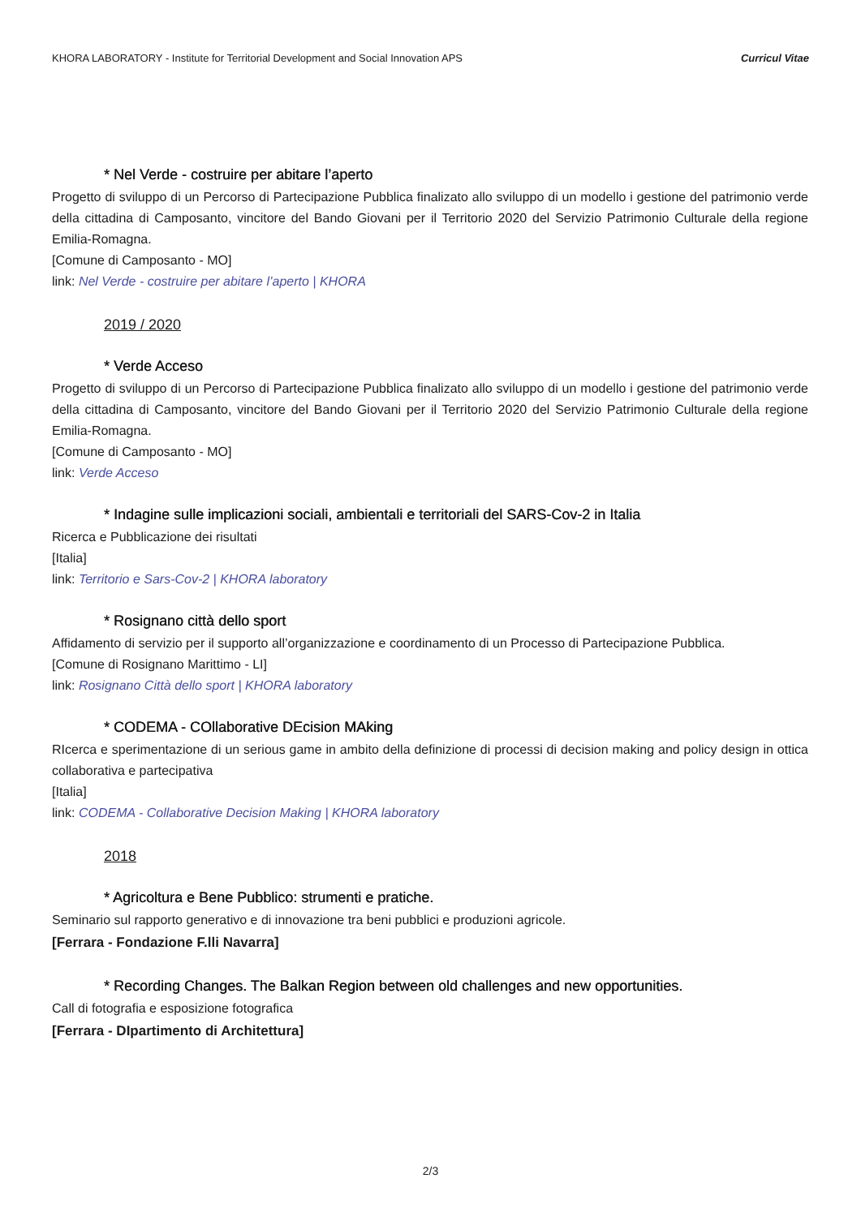KHORA LABORATORY - Institute for Territorial Development and Social Innovation APS Curricul Vitae
* Nel Verde - costruire per abitare l’aperto
Progetto di sviluppo di un Percorso di Partecipazione Pubblica finalizato allo sviluppo di un modello i gestione del patrimonio verde della cittadina di Camposanto, vincitore del Bando Giovani per il Territorio 2020 del Servizio Patrimonio Culturale della regione Emilia-Romagna.
[Comune di Camposanto - MO]
link: Nel Verde - costruire per abitare l’aperto | KHORA
2019 / 2020
* Verde Acceso
Progetto di sviluppo di un Percorso di Partecipazione Pubblica finalizato allo sviluppo di un modello i gestione del patrimonio verde della cittadina di Camposanto, vincitore del Bando Giovani per il Territorio 2020 del Servizio Patrimonio Culturale della regione Emilia-Romagna.
[Comune di Camposanto - MO]
link: Verde Acceso
* Indagine sulle implicazioni sociali, ambientali e territoriali del SARS-Cov-2 in Italia
Ricerca e Pubblicazione dei risultati
[Italia]
link: Territorio e Sars-Cov-2 | KHORA laboratory
* Rosignano città dello sport
Affidamento di servizio per il supporto all’organizzazione e coordinamento di un Processo di Partecipazione Pubblica.
[Comune di Rosignano Marittimo - LI]
link: Rosignano Città dello sport | KHORA laboratory
* CODEMA - COllaborative DEcision MAking
RIcerca e sperimentazione di un serious game in ambito della definizione di processi di decision making and policy design in ottica collaborativa e partecipativa
[Italia]
link: CODEMA - Collaborative Decision Making | KHORA laboratory
2018
* Agricoltura e Bene Pubblico: strumenti e pratiche.
Seminario sul rapporto generativo e di innovazione tra beni pubblici e produzioni agricole.
[Ferrara - Fondazione F.lli Navarra]
* Recording Changes. The Balkan Region between old challenges and new opportunities.
Call di fotografia e esposizione fotografica
[Ferrara - DIpartimento di Architettura]
2/3